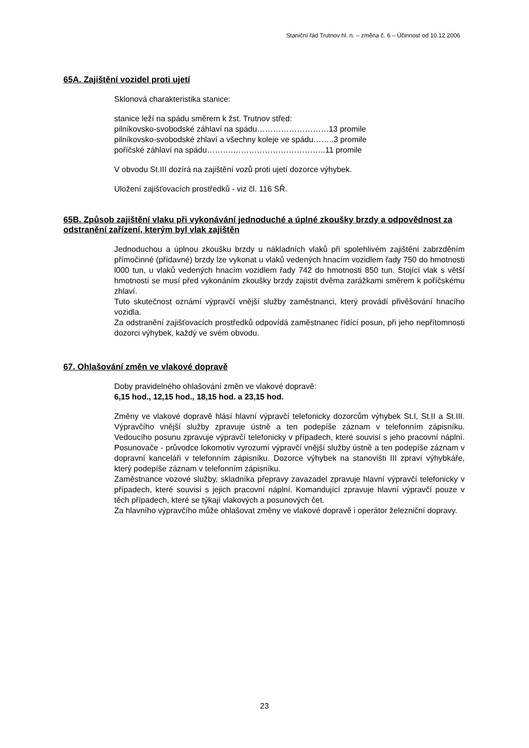Staniční řád Trutnov hl. n. – změna č. 6 – Účinnost od 10.12.2006
65A. Zajištění vozidel proti ujetí
Sklonová charakteristika stanice:
stanice leží na spádu směrem k žst. Trutnov střed:
pilníkovsko-svobodské záhlaví na spádu………………………13 promile
pilníkovsko-svobodské zhlaví a všechny koleje ve spádu……..3 promile
poříčské záhlaví na spádu……….……………………………..11 promile
V obvodu St.III dozírá na zajištění vozů proti ujetí dozorce výhybek.
Uložení zajišťovacích prostředků - viz čl. 116 SŘ.
65B. Způsob zajištění vlaku při vykonávání jednoduché a úplné zkoušky brzdy a odpovědnost za odstranění zařízení, kterým byl vlak zajištěn
Jednoduchou a úplnou zkoušku brzdy u nákladních vlaků při spolehlivém zajištění zabrzděním přímočinné (přídavné) brzdy lze vykonat u vlaků vedených hnacím vozidlem řady 750 do hmotnosti l000 tun, u vlaků vedených hnacím vozidlem řady 742 do hmotnosti 850 tun. Stojící vlak s větší hmotností se musí před vykonáním zkoušky brzdy zajistit dvěma zarážkami směrem k poříčskému zhlaví.
Tuto skutečnost oznámí výpravčí vnější služby zaměstnanci, který provádí přivěšování hnacího vozidla.
Za odstranění zajišťovacích prostředků odpovídá zaměstnanec řídící posun, při jeho nepřítomnosti dozorci výhybek, každý ve svém obvodu.
67. Ohlašování změn ve vlakové dopravě
Doby pravidelného ohlašování změn ve vlakové dopravě:
6,15 hod., 12,15 hod., 18,15 hod. a 23,15 hod.
Změny ve vlakové dopravě hlásí hlavní výpravčí telefonicky dozorcům výhybek St.I, St.II a St.III. Výpravčího vnější služby zpravuje ústně a ten podepíše záznam v telefonním zápisníku. Vedoucího posunu zpravuje výpravčí telefonicky v případech, které souvisí s jeho pracovní náplní. Posunovače - průvodce lokomotiv vyrozumí výpravčí vnější služby ústně a ten podepíše záznam v dopravní kanceláři v telefonním zápisníku. Dozorce výhybek na stanovišti III zpraví výhybkáře, který podepíše záznam v telefonním zápisníku.
Zaměstnance vozové služby, skladníka přepravy zavazadel zpravuje hlavní výpravčí telefonicky v případech, které souvisí s jejich pracovní náplní. Komandující zpravuje hlavní výpravčí pouze v těch případech, které se týkají vlakových a posunových čet.
Za hlavního výpravčího může ohlašovat změny ve vlakové dopravě i operátor železniční dopravy.
23